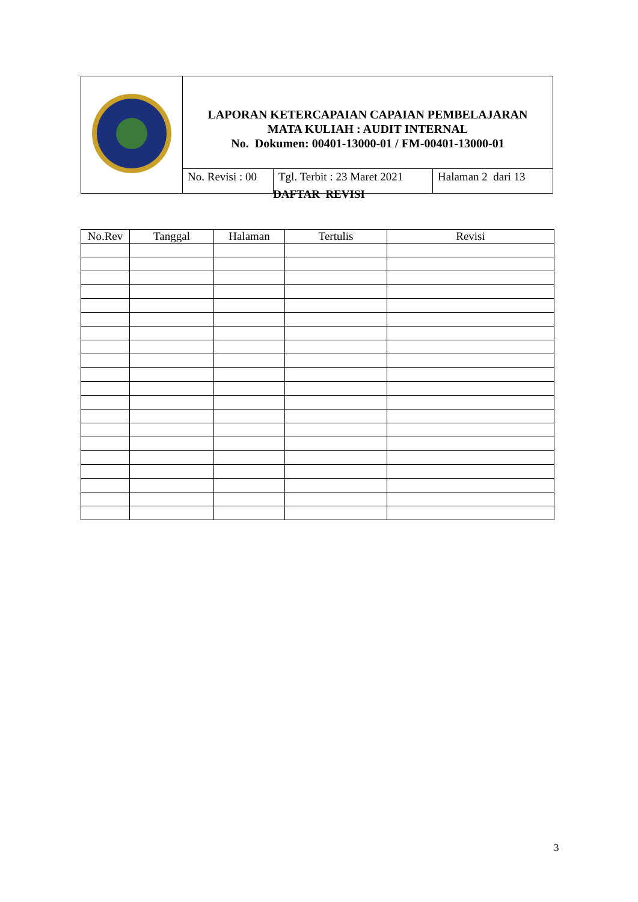| | LAPORAN KETERCAPAIAN CAPAIAN PEMBELAJARAN MATA KULIAH : AUDIT INTERNAL No. Dokumen: 00401-13000-01 / FM-00401-13000-01 | | |
| | No. Revisi : 00 | Tgl. Terbit : 23 Maret 2021 | Halaman 2 dari 13 |
DAFTAR REVISI
| No.Rev | Tanggal | Halaman | Tertulis | Revisi |
| --- | --- | --- | --- | --- |
3